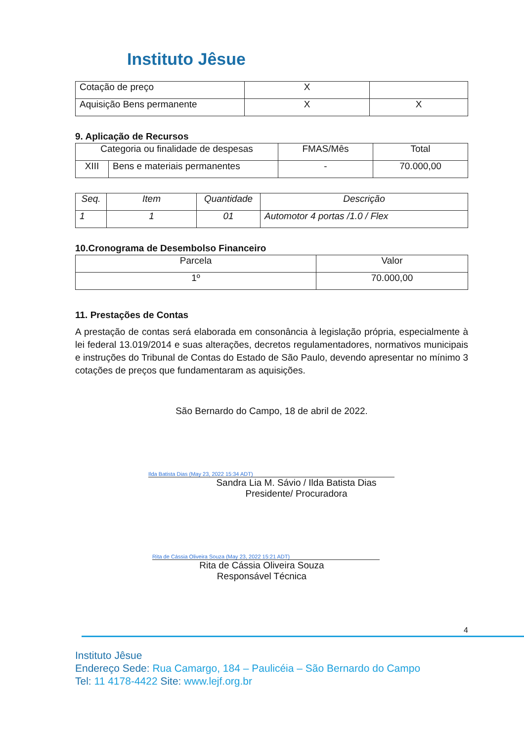Instituto Jêsue
| Cotação de preço | X | |
| Aquisição Bens permanente | X | X |
9. Aplicação de Recursos
| Categoria ou finalidade de despesas | | FMAS/Mês | Total |
| --- | --- | --- | --- |
| XIII | Bens e materiais permanentes | - | 70.000,00 |
| Seq. | Item | Quantidade | Descrição |
| --- | --- | --- | --- |
| 1 | 1 | 01 | Automotor 4 portas /1.0 / Flex |
10.Cronograma de Desembolso Financeiro
| Parcela | Valor |
| --- | --- |
| 1º | 70.000,00 |
11. Prestações de Contas
A prestação de contas será elaborada em consonância à legislação própria, especialmente à lei federal 13.019/2014 e suas alterações, decretos regulamentadores, normativos municipais e instruções do Tribunal de Contas do Estado de São Paulo, devendo apresentar no mínimo 3 cotações de preços que fundamentaram as aquisições.
São Bernardo do Campo, 18 de abril de 2022.
Ilda Batista Dias (May 23, 2022 15:34 ADT)
Sandra Lia M. Sávio / Ilda Batista Dias
Presidente/ Procuradora
Rita de Cássia Oliveira Souza (May 23, 2022 15:21 ADT)
Rita de Cássia Oliveira Souza
Responsável Técnica
4
Instituto Jêsue
Endereço Sede: Rua Camargo, 184 – Paulicéia – São Bernardo do Campo
Tel: 11 4178-4422 Site: www.lejf.org.br